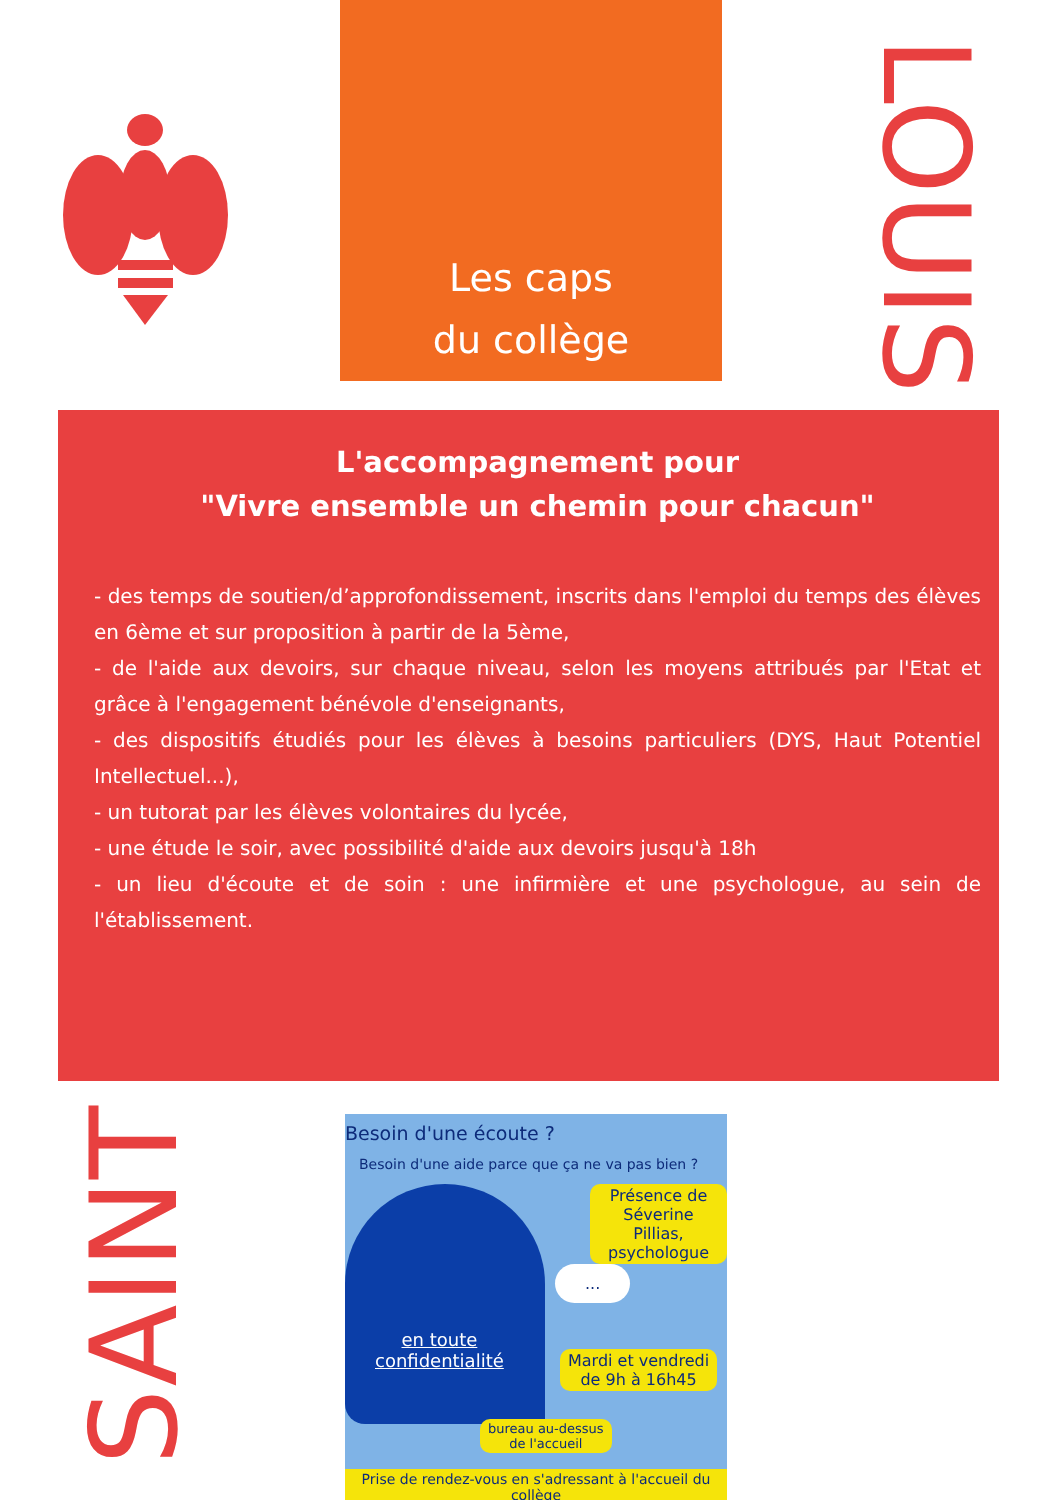Les caps
du collège
LOUIS
L'accompagnement pour
"Vivre ensemble un chemin pour chacun"
- des temps de soutien/d’approfondissement, inscrits dans l'emploi du temps des élèves en 6ème et sur proposition à partir de la 5ème,
- de l'aide aux devoirs, sur chaque niveau, selon les moyens attribués par l'Etat et grâce à l'engagement bénévole d'enseignants,
- des dispositifs étudiés pour les élèves à besoins particuliers (DYS, Haut Potentiel Intellectuel...),
- un tutorat par les élèves volontaires du lycée,
- une étude le soir, avec possibilité d'aide aux devoirs jusqu'à 18h
- un lieu d'écoute et de soin : une infirmière et une psychologue, au sein de l'établissement.
SAINT
Besoin d'une écoute ?
Besoin d'une aide parce que ça ne va pas bien ?
Présence de
Séverine Pillias,
psychologue
...
en toute
confidentialité
Mardi et vendredi
de 9h à 16h45
bureau au-dessus
de l'accueil
Prise de rendez-vous en s'adressant à l'accueil du collège